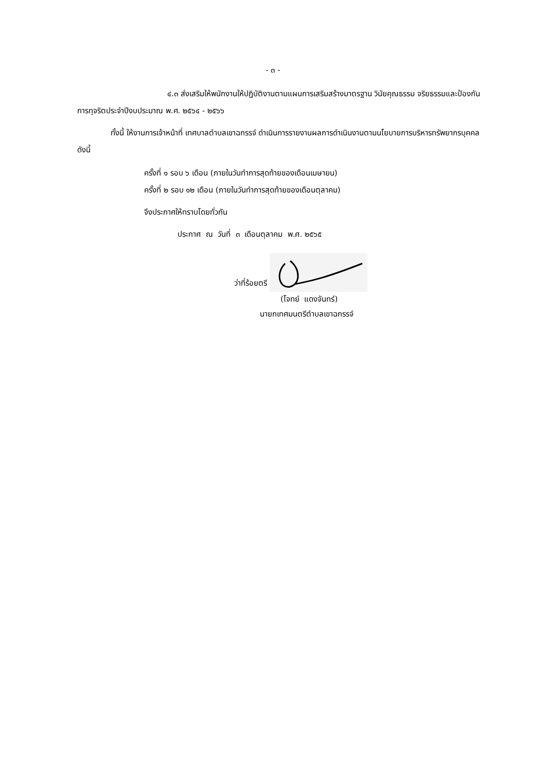- ๓ -
๔.๓ ส่งเสริมให้พนักงานให้ปฏิบัติงานตามแผนการเสริมสร้างมาตรฐาน วินัยคุณธรรม จริยธรรมและป้องกันการทุจริตประจำปีงบประมาณ พ.ศ. ๒๕๖๔ - ๒๕๖๖
ทั้งนี้ ให้งานการเจ้าหน้าที่ เทศบาลตำบลเขาฉกรรจ์ ดำเนินการรายงานผลการดำเนินงานตามนโยบายการบริหารทรัพยากรบุคคล ดังนี้
ครั้งที่ ๑ รอบ ๖ เดือน (ภายในวันทำการสุดท้ายของเดือนเมษายน)
ครั้งที่ ๒ รอบ ๑๒ เดือน (ภายในวันทำการสุดท้ายของเดือนตุลาคม)
จึงประกาศให้ทราบโดยทั่วกัน
ประกาศ ณ วันที่ ๓ เดือนตุลาคม พ.ศ. ๒๕๖๕
ว่าที่ร้อยตรี
(โจทย์ แดงจันทร์)
นายกเทศมนตรีตำบลเขาฉกรรจ์